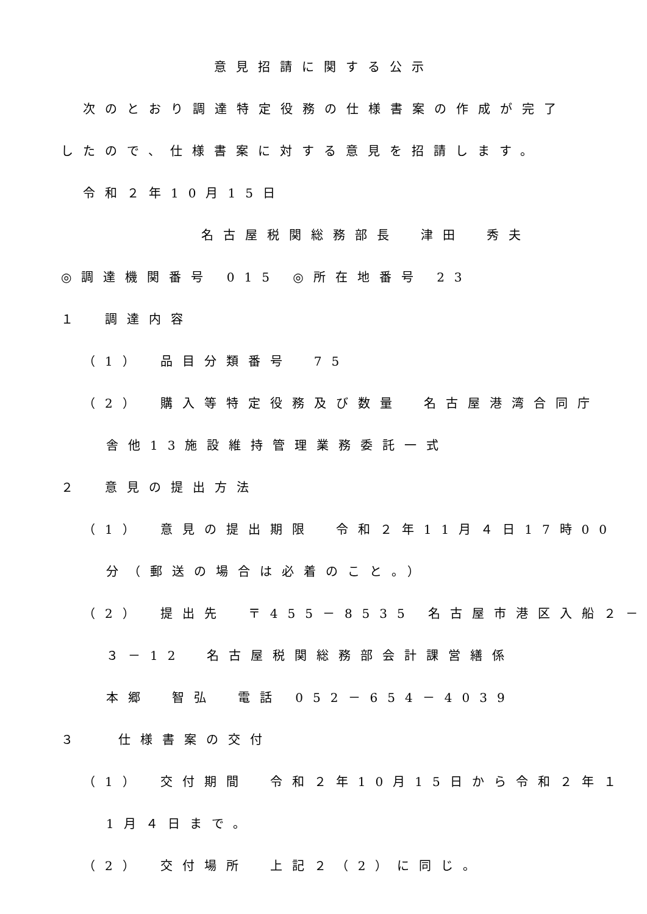意見招請に関する公示
次のとおり調達特定役務の仕様書案の作成が完了
したので、仕様書案に対する意見を招請します。
令和２年10月15日
名古屋税関総務部長　津田　秀夫
◎調達機関番号 015 ◎所在地番号 23
１　調達内容
（1）　品目分類番号　75
（2）　購入等特定役務及び数量　名古屋港湾合同庁
舎他13施設維持管理業務委託一式
２　意見の提出方法
（1）　意見の提出期限　令和２年11月４日17時00
分（郵送の場合は必着のこと。）
（2）　提出先　〒455－8535 名古屋市港区入船２－
３－12　名古屋税関総務部会計課営繕係
本郷　智弘　電話 052－654－4039
３　 仕様書案の交付
（1）　交付期間　令和２年10月15日から令和２年１
1月４日まで。
（2）　交付場所　上記２（2）に同じ。